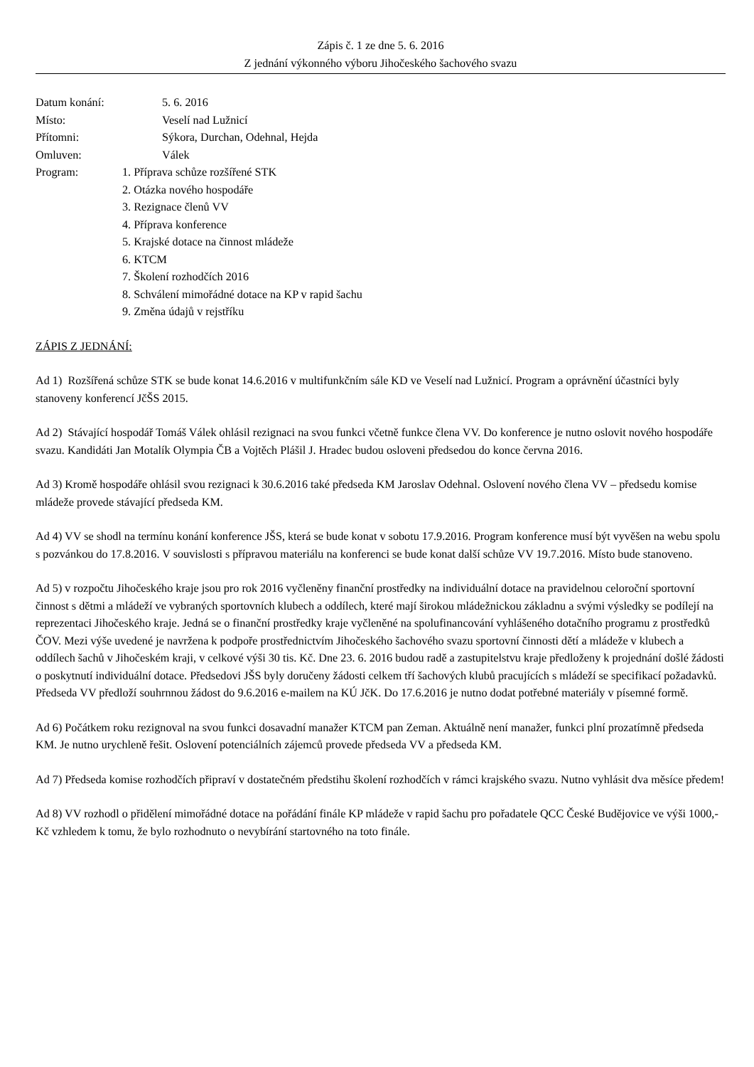Zápis č. 1 ze dne 5. 6. 2016
Z jednání výkonného výboru Jihočeského šachového svazu
Datum konání: 5. 6. 2016
Místo: Veselí nad Lužnicí
Přítomni: Sýkora, Durchan, Odehnal, Hejda
Omluven: Válek
Program: 1. Příprava schůze rozšířené STK
2. Otázka nového hospodáře
3. Rezignace členů VV
4. Příprava konference
5. Krajské dotace na činnost mládeže
6. KTCM
7. Školení rozhodčích 2016
8. Schválení mimořádné dotace na KP v rapid šachu
9. Změna údajů v rejstříku
ZÁPIS Z JEDNÁNÍ:
Ad 1) Rozšířená schůze STK se bude konat 14.6.2016 v multifunkčním sále KD ve Veselí nad Lužnicí. Program a oprávnění účastníci byly stanoveny konferencí JčŠS 2015.
Ad 2) Stávající hospodář Tomáš Válek ohlásil rezignaci na svou funkci včetně funkce člena VV. Do konference je nutno oslovit nového hospodáře svazu. Kandidáti Jan Motalík Olympia ČB a Vojtěch Plášil J. Hradec budou osloveni předsedou do konce června 2016.
Ad 3) Kromě hospodáře ohlásil svou rezignaci k 30.6.2016 také předseda KM Jaroslav Odehnal. Oslovení nového člena VV – předsedu komise mládeže provede stávající předseda KM.
Ad 4) VV se shodl na termínu konání konference JŠS, která se bude konat v sobotu 17.9.2016. Program konference musí být vyvěšen na webu spolu s pozvánkou do 17.8.2016. V souvislosti s přípravou materiálu na konferenci se bude konat další schůze VV 19.7.2016. Místo bude stanoveno.
Ad 5) v rozpočtu Jihočeského kraje jsou pro rok 2016 vyčleněny finanční prostředky na individuální dotace na pravidelnou celoroční sportovní činnost s dětmi a mládeží ve vybraných sportovních klubech a oddílech, které mají širokou mládežnickou základnu a svými výsledky se podílejí na reprezentaci Jihočeského kraje. Jedná se o finanční prostředky kraje vyčleněné na spolufinancování vyhlášeného dotačního programu z prostředků ČOV. Mezi výše uvedené je navržena k podpoře prostřednictvím Jihočeského šachového svazu sportovní činnosti dětí a mládeže v klubech a oddílech šachů v Jihočeském kraji, v celkové výši 30 tis. Kč. Dne 23. 6. 2016 budou radě a zastupitelstvu kraje předloženy k projednání došlé žádosti o poskytnutí individuální dotace. Předsedovi JŠS byly doručeny žádosti celkem tří šachových klubů pracujících s mládeží se specifikací požadavků. Předseda VV předloží souhrnnou žádost do 9.6.2016 e-mailem na KÚ JčK. Do 17.6.2016 je nutno dodat potřebné materiály v písemné formě.
Ad 6) Počátkem roku rezignoval na svou funkci dosavadní manažer KTCM pan Zeman. Aktuálně není manažer, funkci plní prozatímně předseda KM. Je nutno urychleně řešit. Oslovení potenciálních zájemců provede předseda VV a předseda KM.
Ad 7) Předseda komise rozhodčích připraví v dostatečném předstihu školení rozhodčích v rámci krajského svazu. Nutno vyhlásit dva měsíce předem!
Ad 8) VV rozhodl o přidělení mimořádné dotace na pořádání finále KP mládeže v rapid šachu pro pořadatele QCC České Budějovice ve výši 1000,- Kč vzhledem k tomu, že bylo rozhodnuto o nevybírání startovného na toto finále.